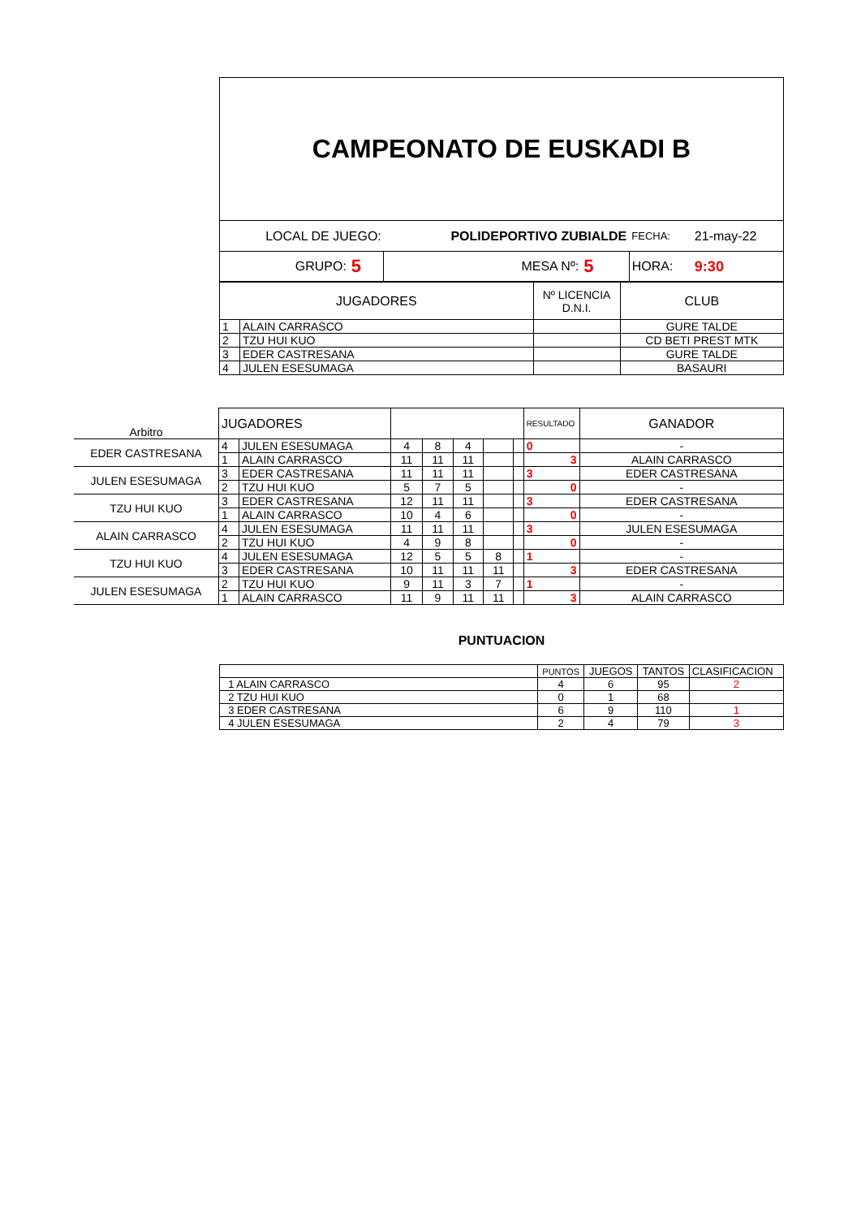| CAMPEONATO DE EUSKADI B | | | | | |
| LOCAL DE JUEGO: | | POLIDEPORTIVO ZUBIALDE | | FECHA: | 21-may-22 |
| GRUPO: | 5 | MESA Nº: | 5 | HORA: | 9:30 |
| JUGADORES | | Nº LICENCIA D.N.I. | CLUB |
| 1 | ALAIN CARRASCO | | GURE TALDE |
| 2 | TZU HUI KUO | | CD BETI PREST MTK |
| 3 | EDER CASTRESANA | | GURE TALDE |
| 4 | JULEN ESESUMAGA | | BASAURI |
| Arbitro | JUGADORES | | | | | | | RESULTADO | GANADOR |
| EDER CASTRESANA | 4 | JULEN ESESUMAGA | 4 | 8 | 4 | | | 0 | - |
| | 1 | ALAIN CARRASCO | 11 | 11 | 11 | | | 3 | ALAIN CARRASCO |
| JULEN ESESUMAGA | 3 | EDER CASTRESANA | 11 | 11 | 11 | | | 3 | EDER CASTRESANA |
| | 2 | TZU HUI KUO | 5 | 7 | 5 | | | 0 | - |
| TZU HUI KUO | 3 | EDER CASTRESANA | 12 | 11 | 11 | | | 3 | EDER CASTRESANA |
| | 1 | ALAIN CARRASCO | 10 | 4 | 6 | | | 0 | - |
| ALAIN CARRASCO | 4 | JULEN ESESUMAGA | 11 | 11 | 11 | | | 3 | JULEN ESESUMAGA |
| | 2 | TZU HUI KUO | 4 | 9 | 8 | | | 0 | - |
| TZU HUI KUO | 4 | JULEN ESESUMAGA | 12 | 5 | 5 | 8 | | 1 | - |
| | 3 | EDER CASTRESANA | 10 | 11 | 11 | 11 | | 3 | EDER CASTRESANA |
| JULEN ESESUMAGA | 2 | TZU HUI KUO | 9 | 11 | 3 | 7 | | 1 | - |
| | 1 | ALAIN CARRASCO | 11 | 9 | 11 | 11 | | 3 | ALAIN CARRASCO |
PUNTUACION
| | PUNTOS | JUEGOS | TANTOS | CLASIFICACION |
| 1 ALAIN CARRASCO | 4 | 6 | 95 | 2 |
| 2 TZU HUI KUO | 0 | 1 | 68 | |
| 3 EDER CASTRESANA | 6 | 9 | 110 | 1 |
| 4 JULEN ESESUMAGA | 2 | 4 | 79 | 3 |